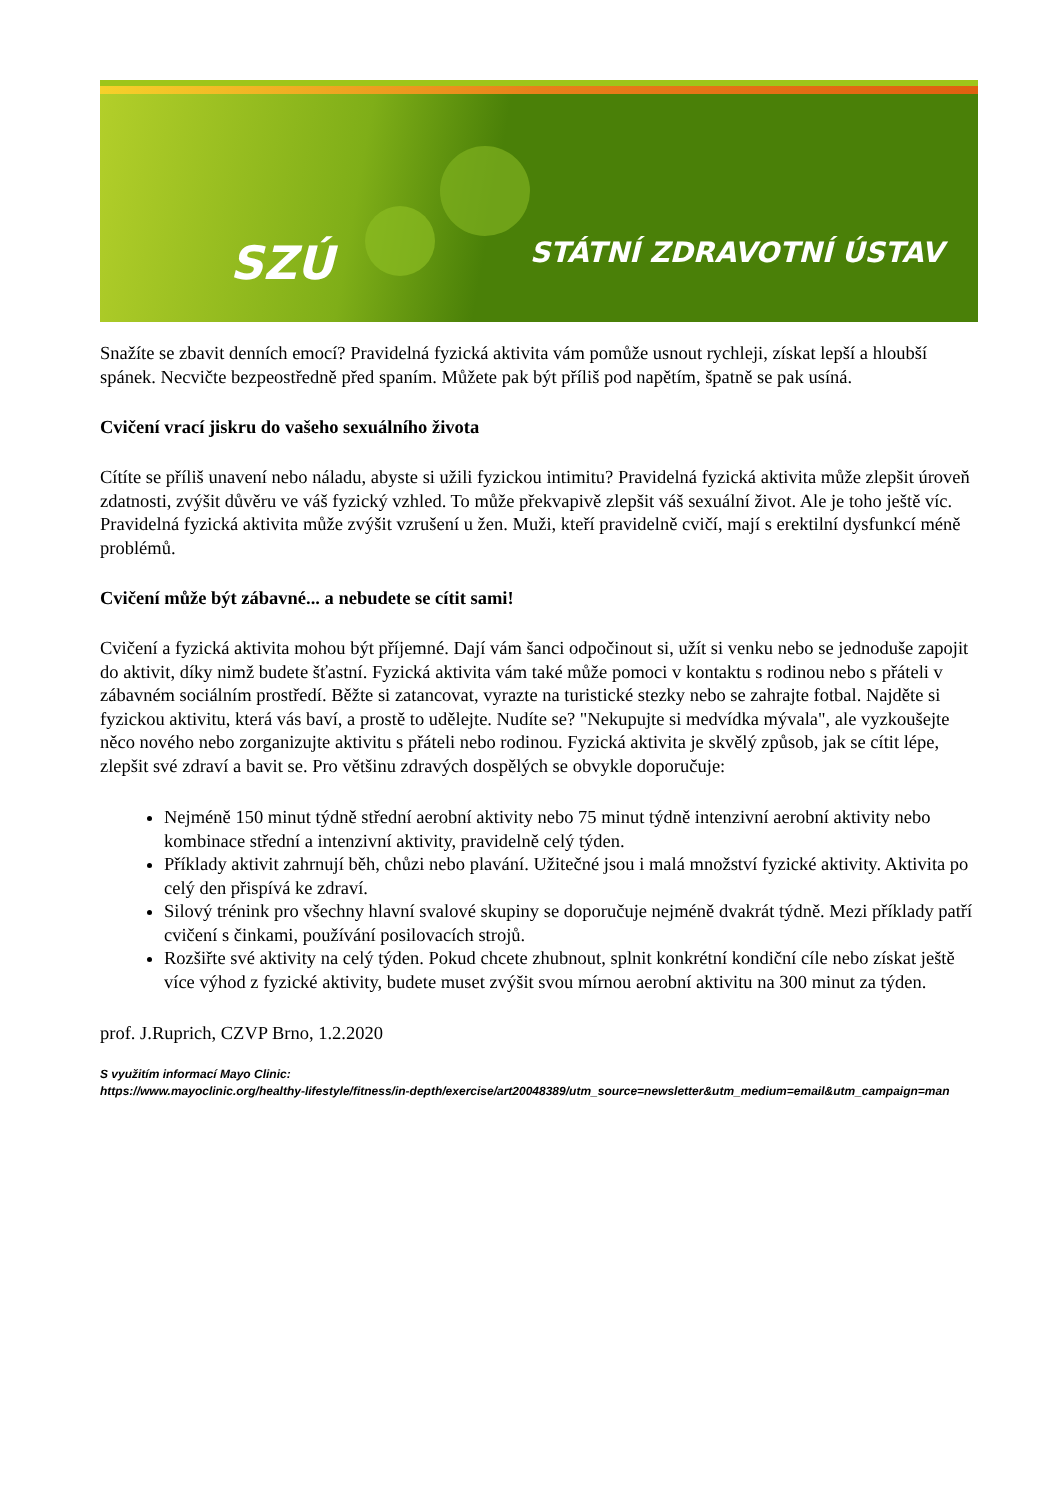SZÚ STÁTNÍ ZDRAVOTNÍ ÚSTAV
Snažíte se zbavit denních emocí? Pravidelná fyzická aktivita vám pomůže usnout rychleji, získat lepší a hloubší spánek. Necvičte bezpeostředně před spaním. Můžete pak být příliš pod napětím, špatně se pak usíná.
Cvičení vrací jiskru do vašeho sexuálního života
Cítíte se příliš unavení nebo náladu, abyste si užili fyzickou intimitu? Pravidelná fyzická aktivita může zlepšit úroveň zdatnosti, zvýšit důvěru ve váš fyzický vzhled. To může překvapivě zlepšit váš sexuální život. Ale je toho ještě víc. Pravidelná fyzická aktivita může zvýšit vzrušení u žen. Muži, kteří pravidelně cvičí, mají s erektilní dysfunkcí méně problémů.
Cvičení může být zábavné... a nebudete se cítit sami!
Cvičení a fyzická aktivita mohou být příjemné. Dají vám šanci odpočinout si, užít si venku nebo se jednoduše zapojit do aktivit, díky nimž budete šťastní. Fyzická aktivita vám také může pomoci v kontaktu s rodinou nebo s přáteli v zábavném sociálním prostředí. Běžte si zatancovat, vyrazte na turistické stezky nebo se zahrajte fotbal. Najděte si fyzickou aktivitu, která vás baví, a prostě to udělejte. Nudíte se? "Nekupujte si medvídka mývala", ale vyzkoušejte něco nového nebo zorganizujte aktivitu s přáteli nebo rodinou. Fyzická aktivita je skvělý způsob, jak se cítit lépe, zlepšit své zdraví a bavit se. Pro většinu zdravých dospělých se obvykle doporučuje:
Nejméně 150 minut týdně střední aerobní aktivity nebo 75 minut týdně intenzivní aerobní aktivity nebo kombinace střední a intenzivní aktivity, pravidelně celý týden.
Příklady aktivit zahrnují běh, chůzi nebo plavání. Užitečné jsou i malá množství fyzické aktivity. Aktivita po celý den přispívá ke zdraví.
Silový trénink pro všechny hlavní svalové skupiny se doporučuje nejméně dvakrát týdně. Mezi příklady patří cvičení s činkami, používání posilovacích strojů.
Rozšiřte své aktivity na celý týden. Pokud chcete zhubnout, splnit konkrétní kondiční cíle nebo získat ještě více výhod z fyzické aktivity, budete muset zvýšit svou mírnou aerobní aktivitu na 300 minut za týden.
prof. J.Ruprich, CZVP Brno, 1.2.2020
S využitím informací Mayo Clinic:
https://www.mayoclinic.org/healthy-lifestyle/fitness/in-depth/exercise/art20048389/utm_source=newsletter&utm_medium=email&utm_campaign=man